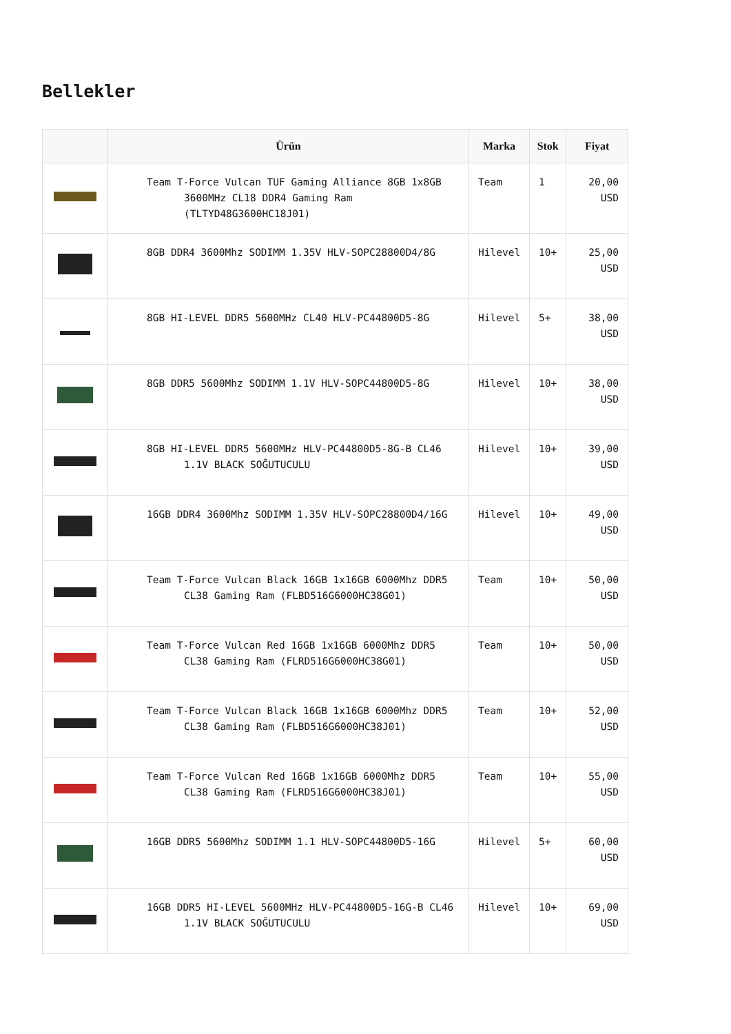Bellekler
| | Ürün | Marka | Stok | Fiyat |
| --- | --- | --- | --- | --- |
| | Team T-Force Vulcan TUF Gaming Alliance 8GB 1x8GB 3600MHz CL18 DDR4 Gaming Ram (TLTYD48G3600HC18J01) | Team | 1 | 20,00 USD |
| | 8GB DDR4 3600Mhz SODIMM 1.35V HLV-SOPC28800D4/8G | Hilevel | 10+ | 25,00 USD |
| | 8GB HI-LEVEL DDR5 5600MHz CL40 HLV-PC44800D5-8G | Hilevel | 5+ | 38,00 USD |
| | 8GB DDR5 5600Mhz SODIMM 1.1V HLV-SOPC44800D5-8G | Hilevel | 10+ | 38,00 USD |
| | 8GB HI-LEVEL DDR5 5600MHz HLV-PC44800D5-8G-B CL46 1.1V BLACK SOĞUTUCULU | Hilevel | 10+ | 39,00 USD |
| | 16GB DDR4 3600Mhz SODIMM 1.35V HLV-SOPC28800D4/16G | Hilevel | 10+ | 49,00 USD |
| | Team T-Force Vulcan Black 16GB 1x16GB 6000Mhz DDR5 CL38 Gaming Ram (FLBD516G6000HC38G01) | Team | 10+ | 50,00 USD |
| | Team T-Force Vulcan Red 16GB 1x16GB 6000Mhz DDR5 CL38 Gaming Ram (FLRD516G6000HC38G01) | Team | 10+ | 50,00 USD |
| | Team T-Force Vulcan Black 16GB 1x16GB 6000Mhz DDR5 CL38 Gaming Ram (FLBD516G6000HC38J01) | Team | 10+ | 52,00 USD |
| | Team T-Force Vulcan Red 16GB 1x16GB 6000Mhz DDR5 CL38 Gaming Ram (FLRD516G6000HC38J01) | Team | 10+ | 55,00 USD |
| | 16GB DDR5 5600Mhz SODIMM 1.1 HLV-SOPC44800D5-16G | Hilevel | 5+ | 60,00 USD |
| | 16GB DDR5 HI-LEVEL 5600MHz HLV-PC44800D5-16G-B CL46 1.1V BLACK SOĞUTUCULU | Hilevel | 10+ | 69,00 USD |